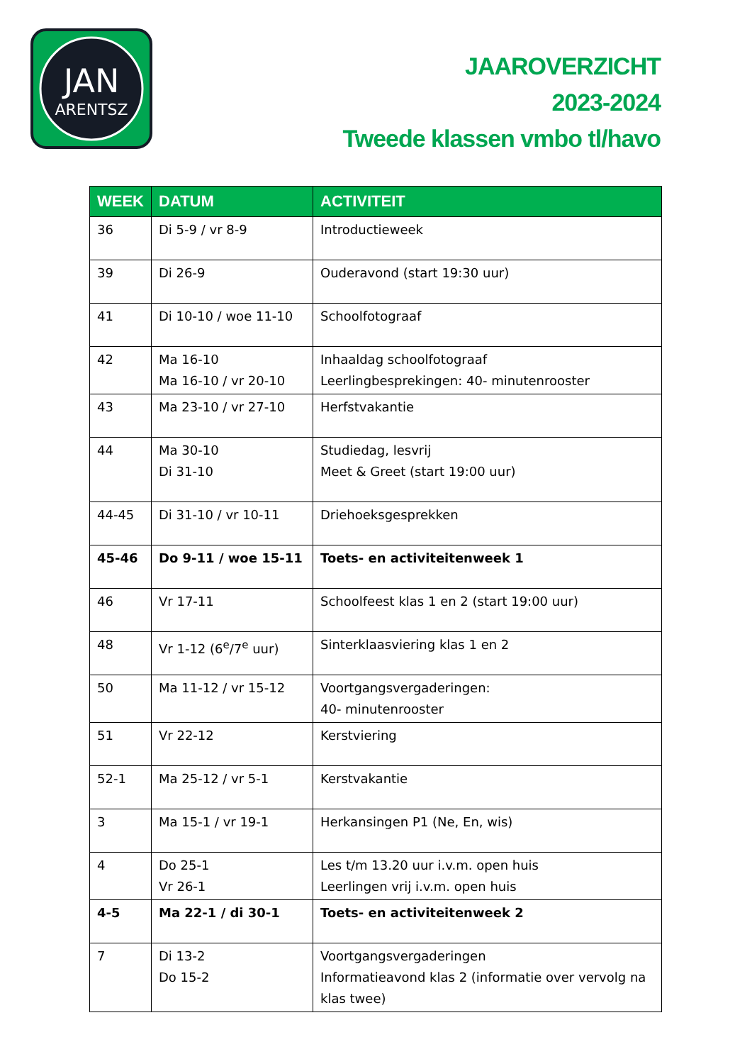JAN
ARENTSZ
JAAROVERZICHT
2023-2024
Tweede klassen vmbo tl/havo
| WEEK | DATUM | ACTIVITEIT |
| --- | --- | --- |
| 36 | Di 5-9 / vr 8-9 | Introductieweek |
| 39 | Di 26-9 | Ouderavond (start 19:30 uur) |
| 41 | Di 10-10 / woe 11-10 | Schoolfotograaf |
| 42 | Ma 16-10 Ma 16-10 / vr 20-10 | Inhaaldag schoolfotograaf Leerlingbesprekingen: 40- minutenrooster |
| 43 | Ma 23-10 / vr 27-10 | Herfstvakantie |
| 44 | Ma 30-10 Di 31-10 | Studiedag, lesvrij Meet & Greet (start 19:00 uur) |
| 44-45 | Di 31-10 / vr 10-11 | Driehoeksgesprekken |
| 45-46 | Do 9-11 / woe 15-11 | Toets- en activiteitenweek 1 |
| 46 | Vr 17-11 | Schoolfeest klas 1 en 2 (start 19:00 uur) |
| 48 | Vr 1-12 (6<sup>e</sup>/7<sup>e</sup> uur) | Sinterklaasviering klas 1 en 2 |
| 50 | Ma 11-12 / vr 15-12 | Voortgangsvergaderingen: 40- minutenrooster |
| 51 | Vr 22-12 | Kerstviering |
| 52-1 | Ma 25-12 / vr 5-1 | Kerstvakantie |
| 3 | Ma 15-1 / vr 19-1 | Herkansingen P1 (Ne, En, wis) |
| 4 | Do 25-1 Vr 26-1 | Les t/m 13.20 uur i.v.m. open huis Leerlingen vrij i.v.m. open huis |
| 4-5 | Ma 22-1 / di 30-1 | Toets- en activiteitenweek 2 |
| 7 | Di 13-2 Do 15-2 | Voortgangsvergaderingen Informatieavond klas 2 (informatie over vervolg na klas twee) |